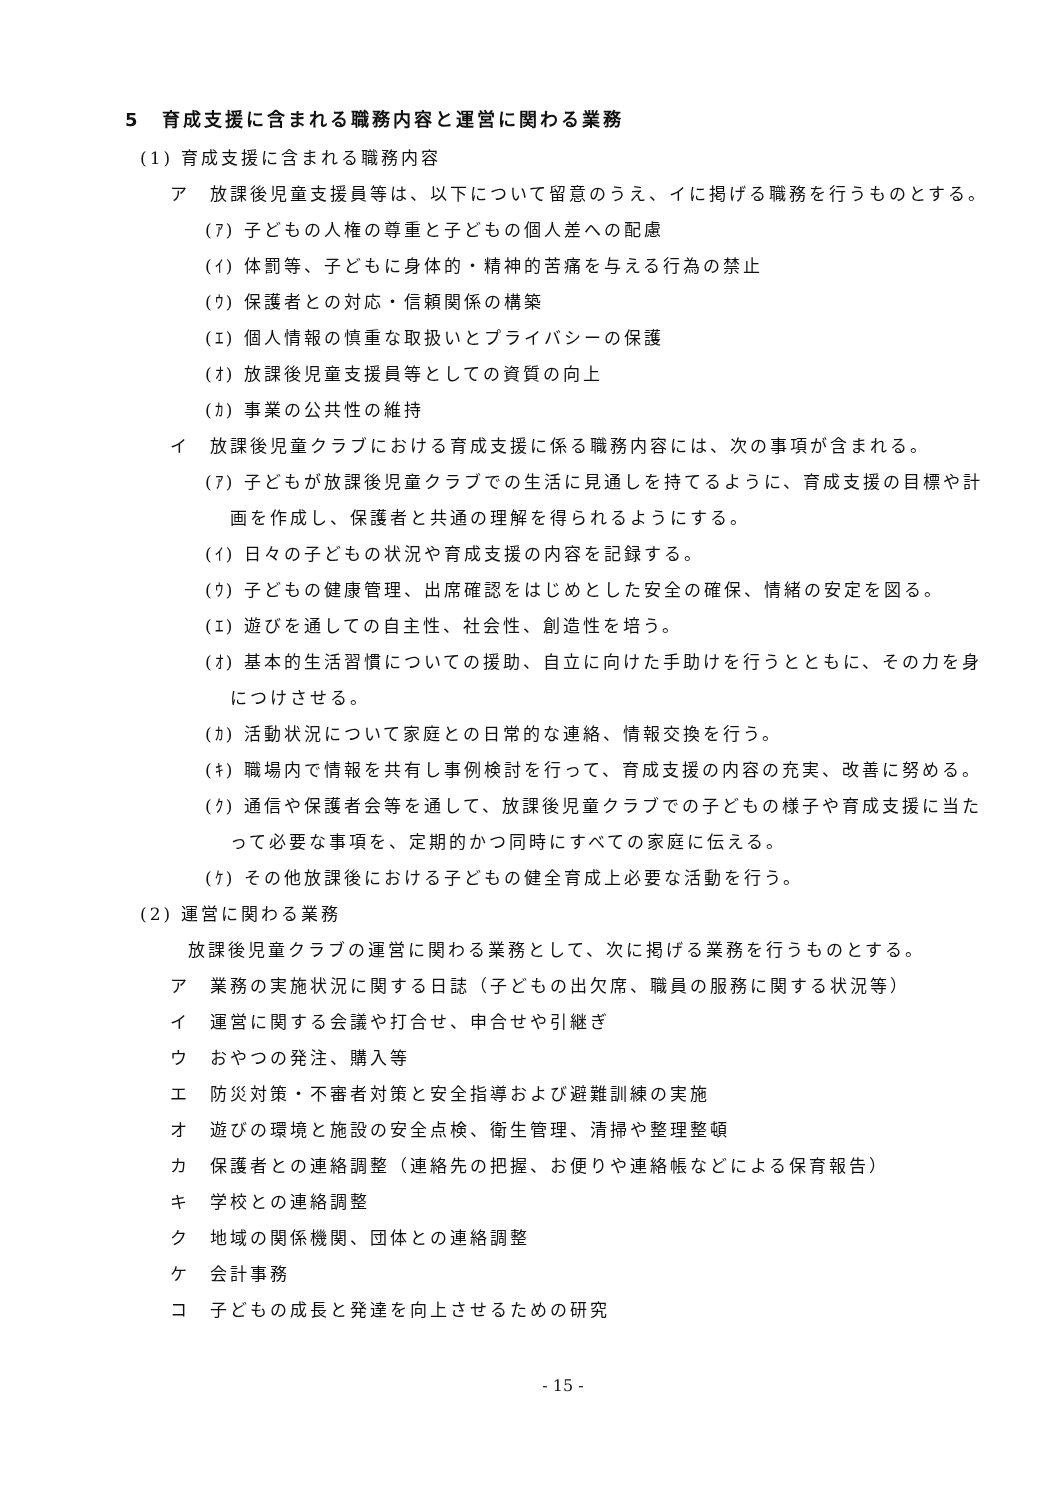5　育成支援に含まれる職務内容と運営に関わる業務
(1) 育成支援に含まれる職務内容
ア　放課後児童支援員等は、以下について留意のうえ、イに掲げる職務を行うものとする。
(ｱ) 子どもの人権の尊重と子どもの個人差への配慮
(ｲ) 体罰等、子どもに身体的・精神的苦痛を与える行為の禁止
(ｳ) 保護者との対応・信頼関係の構築
(ｴ) 個人情報の慎重な取扱いとプライバシーの保護
(ｵ) 放課後児童支援員等としての資質の向上
(ｶ) 事業の公共性の維持
イ　放課後児童クラブにおける育成支援に係る職務内容には、次の事項が含まれる。
(ｱ) 子どもが放課後児童クラブでの生活に見通しを持てるように、育成支援の目標や計画を作成し、保護者と共通の理解を得られるようにする。
(ｲ) 日々の子どもの状況や育成支援の内容を記録する。
(ｳ) 子どもの健康管理、出席確認をはじめとした安全の確保、情緒の安定を図る。
(ｴ) 遊びを通しての自主性、社会性、創造性を培う。
(ｵ) 基本的生活習慣についての援助、自立に向けた手助けを行うとともに、その力を身につけさせる。
(ｶ) 活動状況について家庭との日常的な連絡、情報交換を行う。
(ｷ) 職場内で情報を共有し事例検討を行って、育成支援の内容の充実、改善に努める。
(ｸ) 通信や保護者会等を通して、放課後児童クラブでの子どもの様子や育成支援に当たって必要な事項を、定期的かつ同時にすべての家庭に伝える。
(ｹ) その他放課後における子どもの健全育成上必要な活動を行う。
(2) 運営に関わる業務
放課後児童クラブの運営に関わる業務として、次に掲げる業務を行うものとする。
ア　業務の実施状況に関する日誌（子どもの出欠席、職員の服務に関する状況等）
イ　運営に関する会議や打合せ、申合せや引継ぎ
ウ　おやつの発注、購入等
エ　防災対策・不審者対策と安全指導および避難訓練の実施
オ　遊びの環境と施設の安全点検、衛生管理、清掃や整理整頓
カ　保護者との連絡調整（連絡先の把握、お便りや連絡帳などによる保育報告）
キ　学校との連絡調整
ク　地域の関係機関、団体との連絡調整
ケ　会計事務
コ　子どもの成長と発達を向上させるための研究
- 15 -